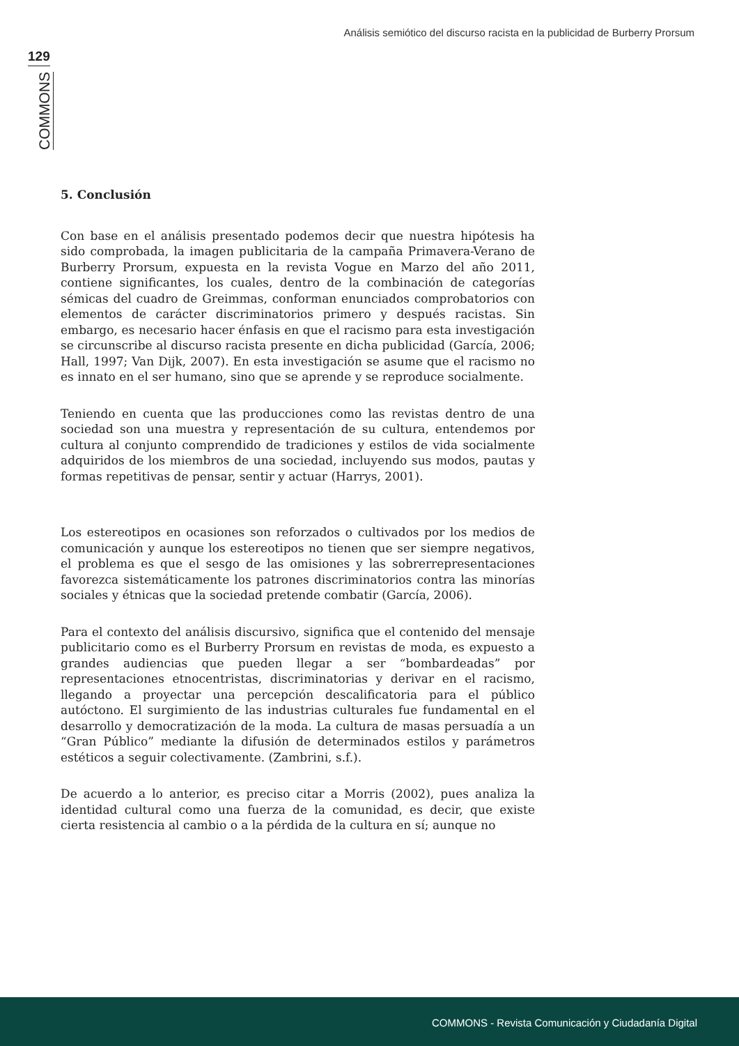Análisis semiótico del discurso racista en la publicidad de Burberry Prorsum
129
COMMONS
5. Conclusión
Con base en el análisis presentado podemos decir que nuestra hipótesis ha sido comprobada, la imagen publicitaria de la campaña Primavera-Verano de Burberry Prorsum, expuesta en la revista Vogue en Marzo del año 2011, contiene significantes, los cuales, dentro de la combinación de categorías sémicas del cuadro de Greimmas, conforman enunciados comprobatorios con elementos de carácter discriminatorios primero y después racistas. Sin embargo, es necesario hacer énfasis en que el racismo para esta investigación se circunscribe al discurso racista presente en dicha publicidad (García, 2006; Hall, 1997; Van Dijk, 2007). En esta investigación se asume que el racismo no es innato en el ser humano, sino que se aprende y se reproduce socialmente.
Teniendo en cuenta que las producciones como las revistas dentro de una sociedad son una muestra y representación de su cultura, entendemos por cultura al conjunto comprendido de tradiciones y estilos de vida socialmente adquiridos de los miembros de una sociedad, incluyendo sus modos, pautas y formas repetitivas de pensar, sentir y actuar (Harrys, 2001).
Los estereotipos en ocasiones son reforzados o cultivados por los medios de comunicación y aunque los estereotipos no tienen que ser siempre negativos, el problema es que el sesgo de las omisiones y las sobrerrepresentaciones favorezca sistemáticamente los patrones discriminatorios contra las minorías sociales y étnicas que la sociedad pretende combatir (García, 2006).
Para el contexto del análisis discursivo, significa que el contenido del mensaje publicitario como es el Burberry Prorsum en revistas de moda, es expuesto a grandes audiencias que pueden llegar a ser “bombardeadas” por representaciones etnocentristas, discriminatorias y derivar en el racismo, llegando a proyectar una percepción descalificatoria para el público autóctono. El surgimiento de las industrias culturales fue fundamental en el desarrollo y democratización de la moda. La cultura de masas persuadía a un “Gran Público” mediante la difusión de determinados estilos y parámetros estéticos a seguir colectivamente. (Zambrini, s.f.).
De acuerdo a lo anterior, es preciso citar a Morris (2002), pues analiza la identidad cultural como una fuerza de la comunidad, es decir, que existe cierta resistencia al cambio o a la pérdida de la cultura en sí; aunque no
COMMONS - Revista Comunicación y Ciudadanía Digital